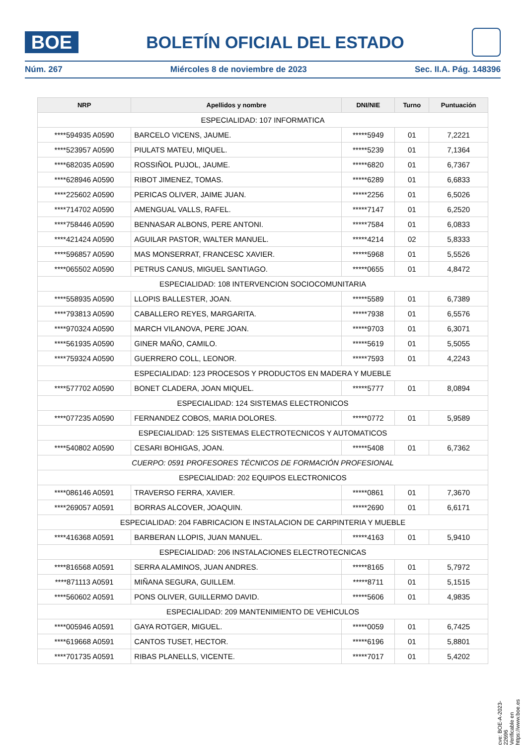BOE
BOLETÍN OFICIAL DEL ESTADO
Núm. 267 Miércoles 8 de noviembre de 2023 Sec. II.A. Pág. 148396
| NRP | Apellidos y nombre | DNI/NIE | Turno | Puntuación |
| --- | --- | --- | --- | --- |
| ESPECIALIDAD: 107 INFORMATICA | | | | |
| ****594935 A0590 | BARCELO VICENS, JAUME. | *****5949 | 01 | 7,2221 |
| ****523957 A0590 | PIULATS MATEU, MIQUEL. | *****5239 | 01 | 7,1364 |
| ****682035 A0590 | ROSSIÑOL PUJOL, JAUME. | *****6820 | 01 | 6,7367 |
| ****628946 A0590 | RIBOT JIMENEZ, TOMAS. | *****6289 | 01 | 6,6833 |
| ****225602 A0590 | PERICAS OLIVER, JAIME JUAN. | *****2256 | 01 | 6,5026 |
| ****714702 A0590 | AMENGUAL VALLS, RAFEL. | *****7147 | 01 | 6,2520 |
| ****758446 A0590 | BENNASAR ALBONS, PERE ANTONI. | *****7584 | 01 | 6,0833 |
| ****421424 A0590 | AGUILAR PASTOR, WALTER MANUEL. | *****4214 | 02 | 5,8333 |
| ****596857 A0590 | MAS MONSERRAT, FRANCESC XAVIER. | *****5968 | 01 | 5,5526 |
| ****065502 A0590 | PETRUS CANUS, MIGUEL SANTIAGO. | *****0655 | 01 | 4,8472 |
| ESPECIALIDAD: 108 INTERVENCION SOCIOCOMUNITARIA | | | | |
| ****558935 A0590 | LLOPIS BALLESTER, JOAN. | *****5589 | 01 | 6,7389 |
| ****793813 A0590 | CABALLERO REYES, MARGARITA. | *****7938 | 01 | 6,5576 |
| ****970324 A0590 | MARCH VILANOVA, PERE JOAN. | *****9703 | 01 | 6,3071 |
| ****561935 A0590 | GINER MAÑO, CAMILO. | *****5619 | 01 | 5,5055 |
| ****759324 A0590 | GUERRERO COLL, LEONOR. | *****7593 | 01 | 4,2243 |
| ESPECIALIDAD: 123 PROCESOS Y PRODUCTOS EN MADERA Y MUEBLE | | | | |
| ****577702 A0590 | BONET CLADERA, JOAN MIQUEL. | *****5777 | 01 | 8,0894 |
| ESPECIALIDAD: 124 SISTEMAS ELECTRONICOS | | | | |
| ****077235 A0590 | FERNANDEZ COBOS, MARIA DOLORES. | *****0772 | 01 | 5,9589 |
| ESPECIALIDAD: 125 SISTEMAS ELECTROTECNICOS Y AUTOMATICOS | | | | |
| ****540802 A0590 | CESARI BOHIGAS, JOAN. | *****5408 | 01 | 6,7362 |
| CUERPO: 0591 PROFESORES TÉCNICOS DE FORMACIÓN PROFESIONAL | | | | |
| ESPECIALIDAD: 202 EQUIPOS ELECTRONICOS | | | | |
| ****086146 A0591 | TRAVERSO FERRA, XAVIER. | *****0861 | 01 | 7,3670 |
| ****269057 A0591 | BORRAS ALCOVER, JOAQUIN. | *****2690 | 01 | 6,6171 |
| ESPECIALIDAD: 204 FABRICACION E INSTALACION DE CARPINTERIA Y MUEBLE | | | | |
| ****416368 A0591 | BARBERAN LLOPIS, JUAN MANUEL. | *****4163 | 01 | 5,9410 |
| ESPECIALIDAD: 206 INSTALACIONES ELECTROTECNICAS | | | | |
| ****816568 A0591 | SERRA ALAMINOS, JUAN ANDRES. | *****8165 | 01 | 5,7972 |
| ****871113 A0591 | MIÑANA SEGURA, GUILLEM. | *****8711 | 01 | 5,1515 |
| ****560602 A0591 | PONS OLIVER, GUILLERMO DAVID. | *****5606 | 01 | 4,9835 |
| ESPECIALIDAD: 209 MANTENIMIENTO DE VEHICULOS | | | | |
| ****005946 A0591 | GAYA ROTGER, MIGUEL. | *****0059 | 01 | 6,7425 |
| ****619668 A0591 | CANTOS TUSET, HECTOR. | *****6196 | 01 | 5,8801 |
| ****701735 A0591 | RIBAS PLANELLS, VICENTE. | *****7017 | 01 | 5,4202 |
cve: BOE-A-2023-22696
Verificable en https://www.boe.es